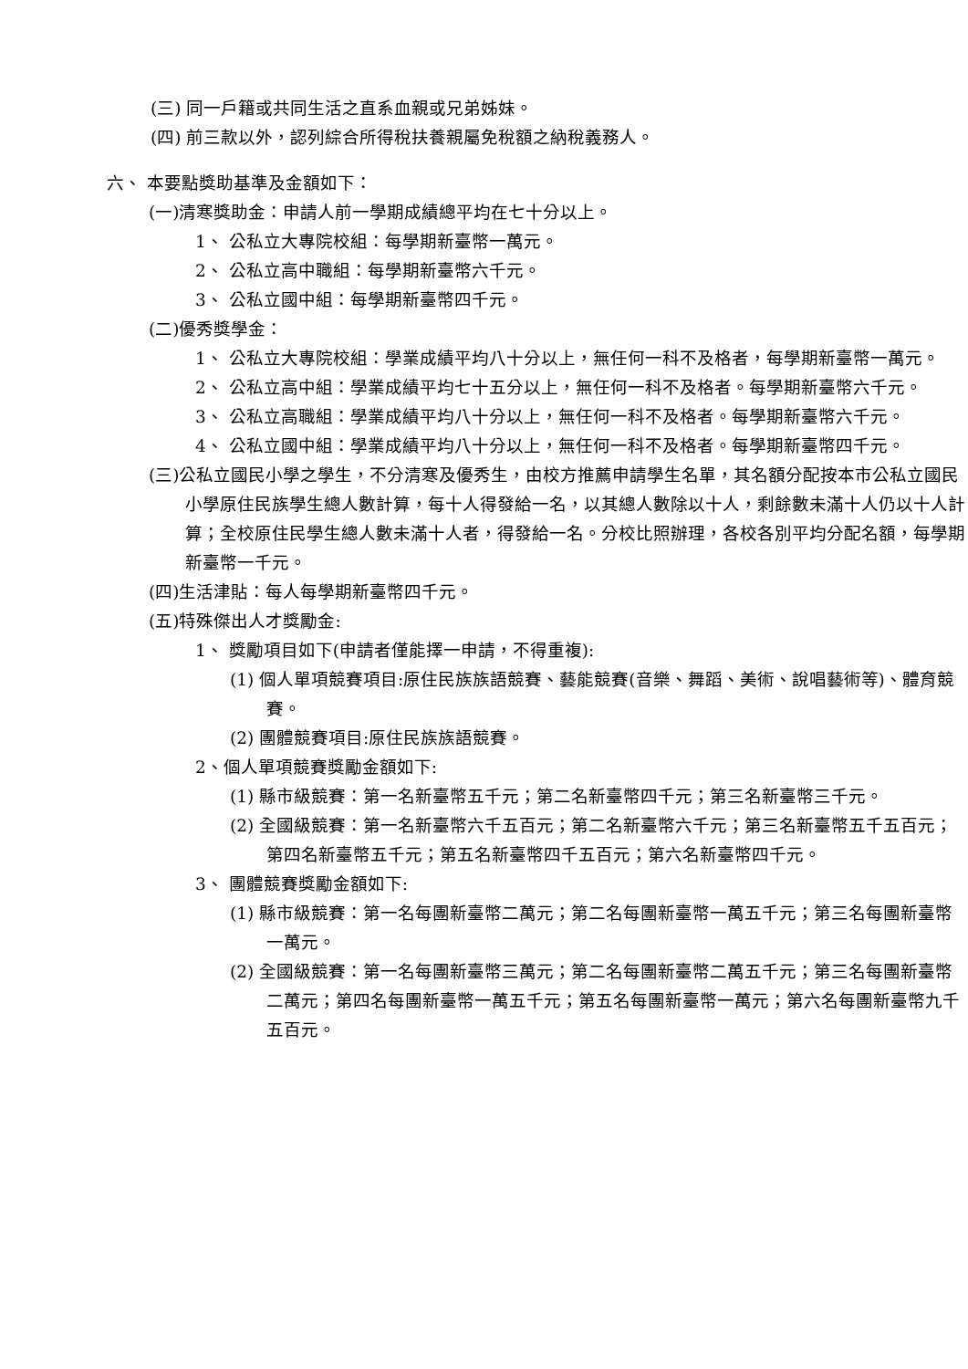(三) 同一戶籍或共同生活之直系血親或兄弟姊妹。
(四) 前三款以外，認列綜合所得稅扶養親屬免稅額之納稅義務人。
六、 本要點獎助基準及金額如下：
(一)清寒獎助金：申請人前一學期成績總平均在七十分以上。
1、 公私立大專院校組：每學期新臺幣一萬元。
2、 公私立高中職組：每學期新臺幣六千元。
3、 公私立國中組：每學期新臺幣四千元。
(二)優秀獎學金：
1、 公私立大專院校組：學業成績平均八十分以上，無任何一科不及格者，每學期新臺幣一萬元。
2、 公私立高中組：學業成績平均七十五分以上，無任何一科不及格者。每學期新臺幣六千元。
3、 公私立高職組：學業成績平均八十分以上，無任何一科不及格者。每學期新臺幣六千元。
4、 公私立國中組：學業成績平均八十分以上，無任何一科不及格者。每學期新臺幣四千元。
(三)公私立國民小學之學生，不分清寒及優秀生，由校方推薦申請學生名單，其名額分配按本市公私立國民小學原住民族學生總人數計算，每十人得發給一名，以其總人數除以十人，剩餘數未滿十人仍以十人計算；全校原住民學生總人數未滿十人者，得發給一名。分校比照辦理，各校各別平均分配名額，每學期新臺幣一千元。
(四)生活津貼：每人每學期新臺幣四千元。
(五)特殊傑出人才獎勵金:
1、 獎勵項目如下(申請者僅能擇一申請，不得重複):
(1) 個人單項競賽項目:原住民族族語競賽、藝能競賽(音樂、舞蹈、美術、說唱藝術等)、體育競賽。
(2) 團體競賽項目:原住民族族語競賽。
2、個人單項競賽獎勵金額如下:
(1) 縣市級競賽：第一名新臺幣五千元；第二名新臺幣四千元；第三名新臺幣三千元。
(2) 全國級競賽：第一名新臺幣六千五百元；第二名新臺幣六千元；第三名新臺幣五千五百元；第四名新臺幣五千元；第五名新臺幣四千五百元；第六名新臺幣四千元。
3、 團體競賽獎勵金額如下:
(1) 縣市級競賽：第一名每團新臺幣二萬元；第二名每團新臺幣一萬五千元；第三名每團新臺幣一萬元。
(2) 全國級競賽：第一名每團新臺幣三萬元；第二名每團新臺幣二萬五千元；第三名每團新臺幣二萬元；第四名每團新臺幣一萬五千元；第五名每團新臺幣一萬元；第六名每團新臺幣九千五百元。